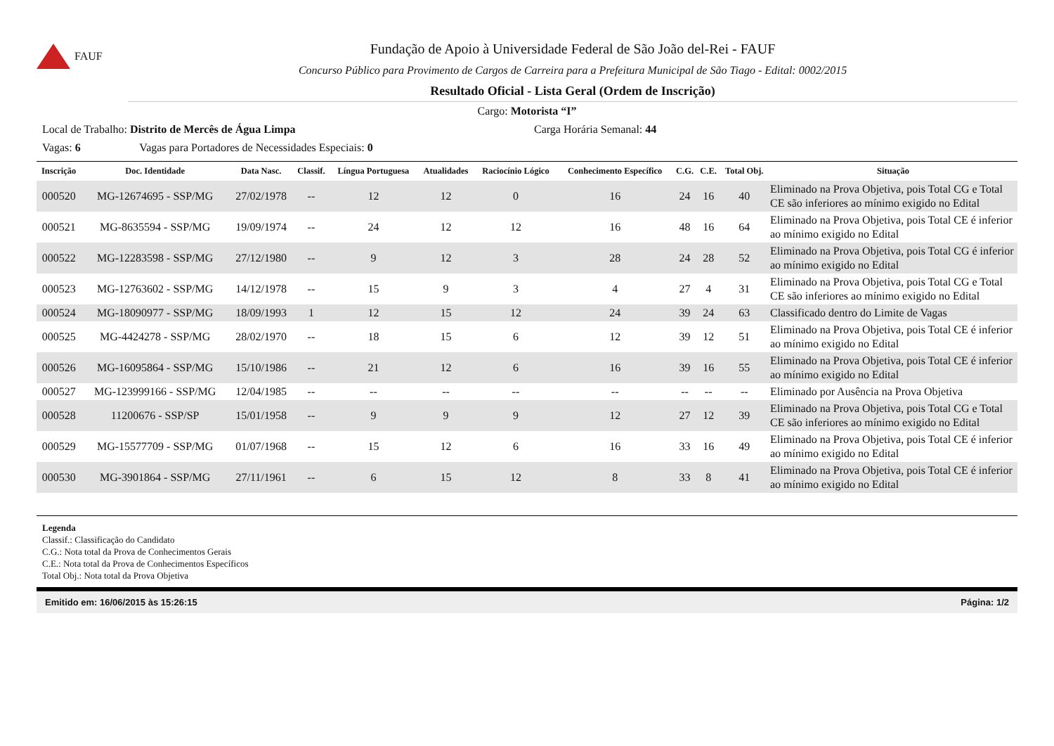FAUF
Fundação de Apoio à Universidade Federal de São João del-Rei - FAUF
Concurso Público para Provimento de Cargos de Carreira para a Prefeitura Municipal de São Tiago - Edital: 0002/2015
Resultado Oficial - Lista Geral (Ordem de Inscrição)
Cargo: Motorista “I”
Local de Trabalho: Distrito de Mercês de Água Limpa Carga Horária Semanal: 44
Vagas: 6 Vagas para Portadores de Necessidades Especiais: 0
| Inscrição | Doc. Identidade | Data Nasc. | Classif. | Língua Portuguesa | Atualidades | Raciocínio Lógico | Conhecimento Específico | C.G. | C.E. | Total Obj. | Situação |
| --- | --- | --- | --- | --- | --- | --- | --- | --- | --- | --- | --- |
| 000520 | MG-12674695 - SSP/MG | 27/02/1978 | -- | 12 | 12 | 0 | 16 | 24 | 16 | 40 | Eliminado na Prova Objetiva, pois Total CG e Total CE são inferiores ao mínimo exigido no Edital |
| 000521 | MG-8635594 - SSP/MG | 19/09/1974 | -- | 24 | 12 | 12 | 16 | 48 | 16 | 64 | Eliminado na Prova Objetiva, pois Total CE é inferior ao mínimo exigido no Edital |
| 000522 | MG-12283598 - SSP/MG | 27/12/1980 | -- | 9 | 12 | 3 | 28 | 24 | 28 | 52 | Eliminado na Prova Objetiva, pois Total CG é inferior ao mínimo exigido no Edital |
| 000523 | MG-12763602 - SSP/MG | 14/12/1978 | -- | 15 | 9 | 3 | 4 | 27 | 4 | 31 | Eliminado na Prova Objetiva, pois Total CG e Total CE são inferiores ao mínimo exigido no Edital |
| 000524 | MG-18090977 - SSP/MG | 18/09/1993 | 1 | 12 | 15 | 12 | 24 | 39 | 24 | 63 | Classificado dentro do Limite de Vagas |
| 000525 | MG-4424278 - SSP/MG | 28/02/1970 | -- | 18 | 15 | 6 | 12 | 39 | 12 | 51 | Eliminado na Prova Objetiva, pois Total CE é inferior ao mínimo exigido no Edital |
| 000526 | MG-16095864 - SSP/MG | 15/10/1986 | -- | 21 | 12 | 6 | 16 | 39 | 16 | 55 | Eliminado na Prova Objetiva, pois Total CE é inferior ao mínimo exigido no Edital |
| 000527 | MG-123999166 - SSP/MG | 12/04/1985 | -- | -- | -- | -- | -- | -- | -- | -- | Eliminado por Ausência na Prova Objetiva |
| 000528 | 11200676 - SSP/SP | 15/01/1958 | -- | 9 | 9 | 9 | 12 | 27 | 12 | 39 | Eliminado na Prova Objetiva, pois Total CG e Total CE são inferiores ao mínimo exigido no Edital |
| 000529 | MG-15577709 - SSP/MG | 01/07/1968 | -- | 15 | 12 | 6 | 16 | 33 | 16 | 49 | Eliminado na Prova Objetiva, pois Total CE é inferior ao mínimo exigido no Edital |
| 000530 | MG-3901864 - SSP/MG | 27/11/1961 | -- | 6 | 15 | 12 | 8 | 33 | 8 | 41 | Eliminado na Prova Objetiva, pois Total CE é inferior ao mínimo exigido no Edital |
Legenda
Classif.: Classificação do Candidato
C.G.: Nota total da Prova de Conhecimentos Gerais
C.E.: Nota total da Prova de Conhecimentos Específicos
Total Obj.: Nota total da Prova Objetiva
Emitido em: 16/06/2015 às 15:26:15 Página: 1/2